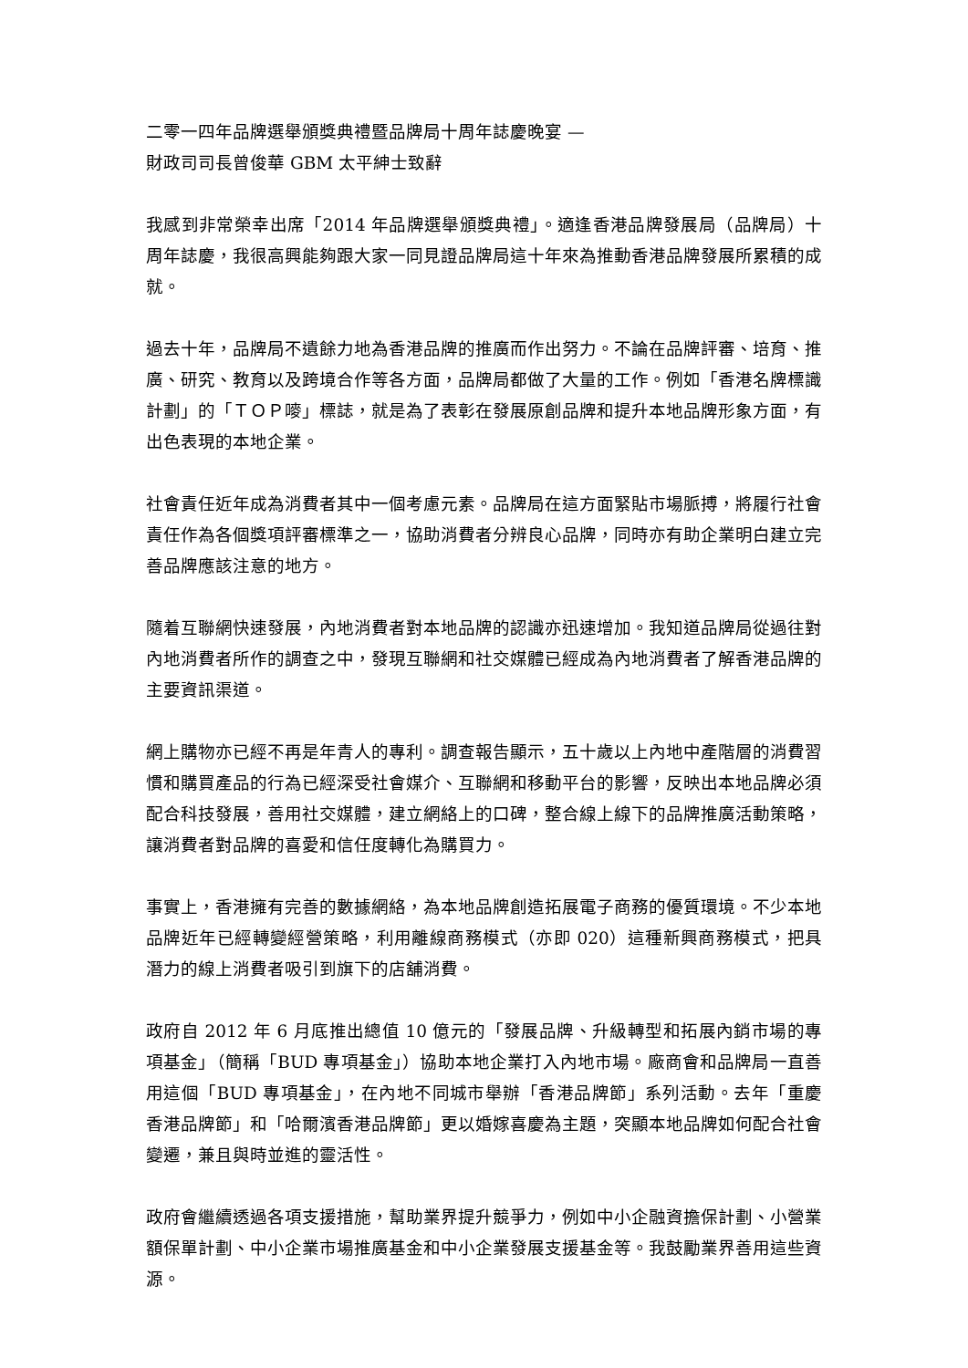二零一四年品牌選舉頒獎典禮暨品牌局十周年誌慶晚宴 —
財政司司長曾俊華 GBM 太平紳士致辭
我感到非常榮幸出席「2014 年品牌選舉頒獎典禮」。適逢香港品牌發展局（品牌局）十周年誌慶，我很高興能夠跟大家一同見證品牌局這十年來為推動香港品牌發展所累積的成就。
過去十年，品牌局不遺餘力地為香港品牌的推廣而作出努力。不論在品牌評審、培育、推廣、研究、教育以及跨境合作等各方面，品牌局都做了大量的工作。例如「香港名牌標識計劃」的「ＴＯＰ嘜」標誌，就是為了表彰在發展原創品牌和提升本地品牌形象方面，有出色表現的本地企業。
社會責任近年成為消費者其中一個考慮元素。品牌局在這方面緊貼市場脈搏，將履行社會責任作為各個獎項評審標準之一，協助消費者分辨良心品牌，同時亦有助企業明白建立完善品牌應該注意的地方。
隨着互聯網快速發展，內地消費者對本地品牌的認識亦迅速增加。我知道品牌局從過往對內地消費者所作的調查之中，發現互聯網和社交媒體已經成為內地消費者了解香港品牌的主要資訊渠道。
網上購物亦已經不再是年青人的專利。調查報告顯示，五十歲以上內地中產階層的消費習慣和購買產品的行為已經深受社會媒介、互聯網和移動平台的影響，反映出本地品牌必須配合科技發展，善用社交媒體，建立網絡上的口碑，整合線上線下的品牌推廣活動策略，讓消費者對品牌的喜愛和信任度轉化為購買力。
事實上，香港擁有完善的數據網絡，為本地品牌創造拓展電子商務的優質環境。不少本地品牌近年已經轉變經營策略，利用離線商務模式（亦即 020）這種新興商務模式，把具潛力的線上消費者吸引到旗下的店舖消費。
政府自 2012 年 6 月底推出總值 10 億元的「發展品牌、升級轉型和拓展內銷市場的專項基金」（簡稱「BUD 專項基金」）協助本地企業打入內地市場。廠商會和品牌局一直善用這個「BUD 專項基金」，在內地不同城市舉辦「香港品牌節」系列活動。去年「重慶香港品牌節」和「哈爾濱香港品牌節」更以婚嫁喜慶為主題，突顯本地品牌如何配合社會變遷，兼且與時並進的靈活性。
政府會繼續透過各項支援措施，幫助業界提升競爭力，例如中小企融資擔保計劃、小營業額保單計劃、中小企業市場推廣基金和中小企業發展支援基金等。我鼓勵業界善用這些資源。